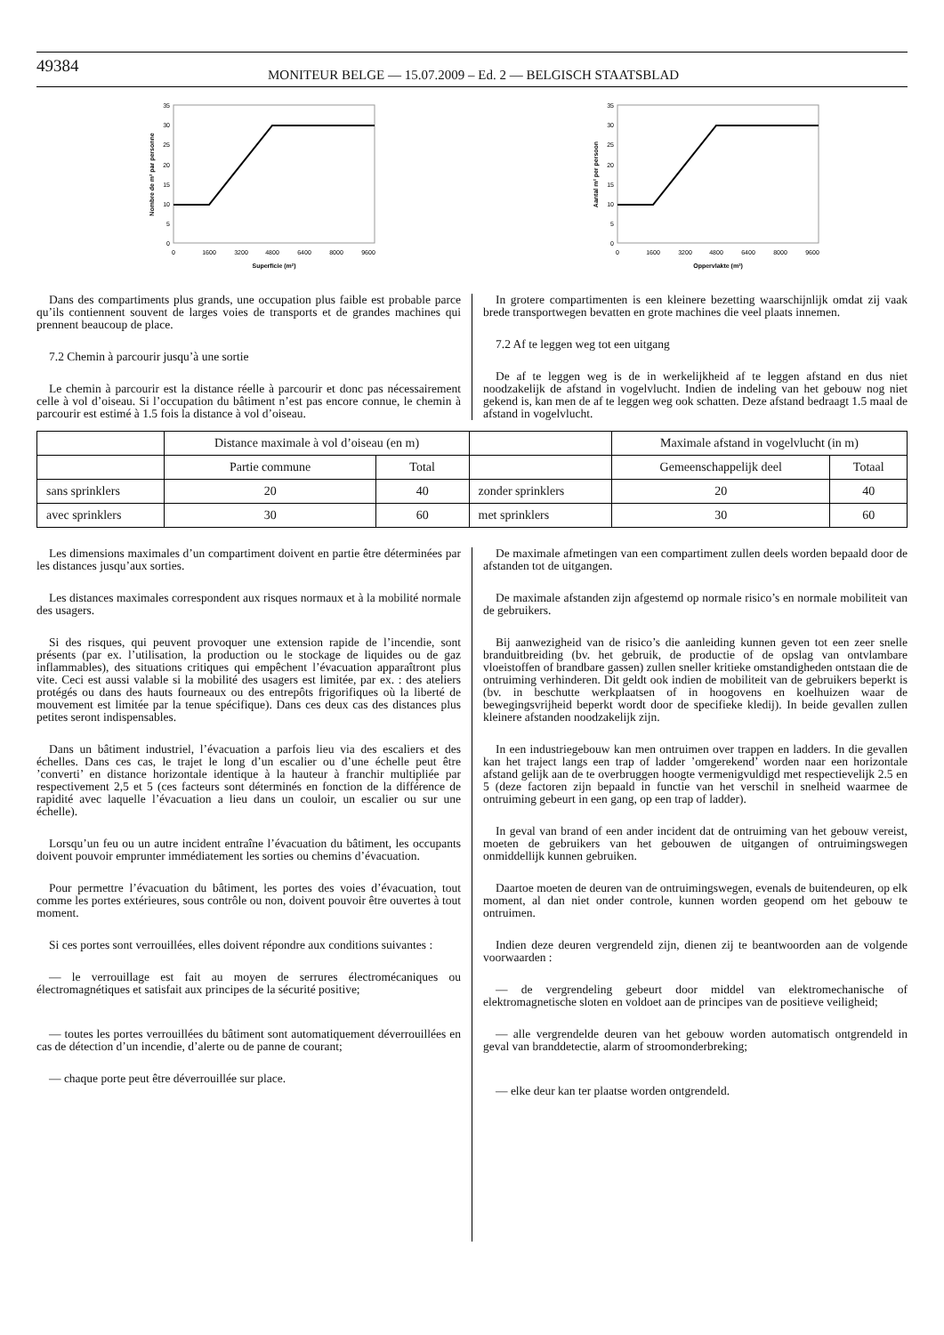49384
MONITEUR BELGE — 15.07.2009 – Ed. 2 — BELGISCH STAATSBLAD
35
30
25
20
15
10
5
0
0
1600
3200
4800
6400
8000
9600
Superficie (m²)
Nombre de m² par personne
35
30
25
20
15
10
5
0
0
1600
3200
4800
6400
8000
9600
Oppervlakte (m²)
Aantal m² per persoon
Dans des compartiments plus grands, une occupation plus faible est probable parce qu’ils contiennent souvent de larges voies de transports et de grandes machines qui prennent beaucoup de place.
7.2 Chemin à parcourir jusqu’à une sortie
Le chemin à parcourir est la distance réelle à parcourir et donc pas nécessairement celle à vol d’oiseau. Si l’occupation du bâtiment n’est pas encore connue, le chemin à parcourir est estimé à 1.5 fois la distance à vol d’oiseau.
In grotere compartimenten is een kleinere bezetting waarschijnlijk omdat zij vaak brede transportwegen bevatten en grote machines die veel plaats innemen.
7.2 Af te leggen weg tot een uitgang
De af te leggen weg is de in werkelijkheid af te leggen afstand en dus niet noodzakelijk de afstand in vogelvlucht. Indien de indeling van het gebouw nog niet gekend is, kan men de af te leggen weg ook schatten. Deze afstand bedraagt 1.5 maal de afstand in vogelvlucht.
| | Distance maximale à vol d’oiseau (en m) | | | Maximale afstand in vogelvlucht (in m) | |
| --- | --- | --- | --- | --- | --- |
| | Partie commune | Total | | Gemeenschappelijk deel | Totaal |
| sans sprinklers | 20 | 40 | zonder sprinklers | 20 | 40 |
| avec sprinklers | 30 | 60 | met sprinklers | 30 | 60 |
Les dimensions maximales d’un compartiment doivent en partie être déterminées par les distances jusqu’aux sorties.
Les distances maximales correspondent aux risques normaux et à la mobilité normale des usagers.
Si des risques, qui peuvent provoquer une extension rapide de l’incendie, sont présents (par ex. l’utilisation, la production ou le stockage de liquides ou de gaz inflammables), des situations critiques qui empêchent l’évacuation apparaîtront plus vite. Ceci est aussi valable si la mobilité des usagers est limitée, par ex. : des ateliers protégés ou dans des hauts fourneaux ou des entrepôts frigorifiques où la liberté de mouvement est limitée par la tenue spécifique). Dans ces deux cas des distances plus petites seront indispensables.
Dans un bâtiment industriel, l’évacuation a parfois lieu via des escaliers et des échelles. Dans ces cas, le trajet le long d’un escalier ou d’une échelle peut être ’converti’ en distance horizontale identique à la hauteur à franchir multipliée par respectivement 2,5 et 5 (ces facteurs sont déterminés en fonction de la différence de rapidité avec laquelle l’évacuation a lieu dans un couloir, un escalier ou sur une échelle).
Lorsqu’un feu ou un autre incident entraîne l’évacuation du bâtiment, les occupants doivent pouvoir emprunter immédiatement les sorties ou chemins d’évacuation.
Pour permettre l’évacuation du bâtiment, les portes des voies d’évacuation, tout comme les portes extérieures, sous contrôle ou non, doivent pouvoir être ouvertes à tout moment.
Si ces portes sont verrouillées, elles doivent répondre aux conditions suivantes :
— le verrouillage est fait au moyen de serrures électromécaniques ou électromagnétiques et satisfait aux principes de la sécurité positive;
— toutes les portes verrouillées du bâtiment sont automatiquement déverrouillées en cas de détection d’un incendie, d’alerte ou de panne de courant;
— chaque porte peut être déverrouillée sur place.
De maximale afmetingen van een compartiment zullen deels worden bepaald door de afstanden tot de uitgangen.
De maximale afstanden zijn afgestemd op normale risico’s en normale mobiliteit van de gebruikers.
Bij aanwezigheid van de risico’s die aanleiding kunnen geven tot een zeer snelle branduitbreiding (bv. het gebruik, de productie of de opslag van ontvlambare vloeistoffen of brandbare gassen) zullen sneller kritieke omstandigheden ontstaan die de ontruiming verhinderen. Dit geldt ook indien de mobiliteit van de gebruikers beperkt is (bv. in beschutte werkplaatsen of in hoogovens en koelhuizen waar de bewegingsvrijheid beperkt wordt door de specifieke kledij). In beide gevallen zullen kleinere afstanden noodzakelijk zijn.
In een industriegebouw kan men ontruimen over trappen en ladders. In die gevallen kan het traject langs een trap of ladder ’omgerekend’ worden naar een horizontale afstand gelijk aan de te overbruggen hoogte vermenigvuldigd met respectievelijk 2.5 en 5 (deze factoren zijn bepaald in functie van het verschil in snelheid waarmee de ontruiming gebeurt in een gang, op een trap of ladder).
In geval van brand of een ander incident dat de ontruiming van het gebouw vereist, moeten de gebruikers van het gebouwen de uitgangen of ontruimingswegen onmiddellijk kunnen gebruiken.
Daartoe moeten de deuren van de ontruimingswegen, evenals de buitendeuren, op elk moment, al dan niet onder controle, kunnen worden geopend om het gebouw te ontruimen.
Indien deze deuren vergrendeld zijn, dienen zij te beantwoorden aan de volgende voorwaarden :
— de vergrendeling gebeurt door middel van elektromechanische of elektromagnetische sloten en voldoet aan de principes van de positieve veiligheid;
— alle vergrendelde deuren van het gebouw worden automatisch ontgrendeld in geval van branddetectie, alarm of stroomonderbreking;
— elke deur kan ter plaatse worden ontgrendeld.